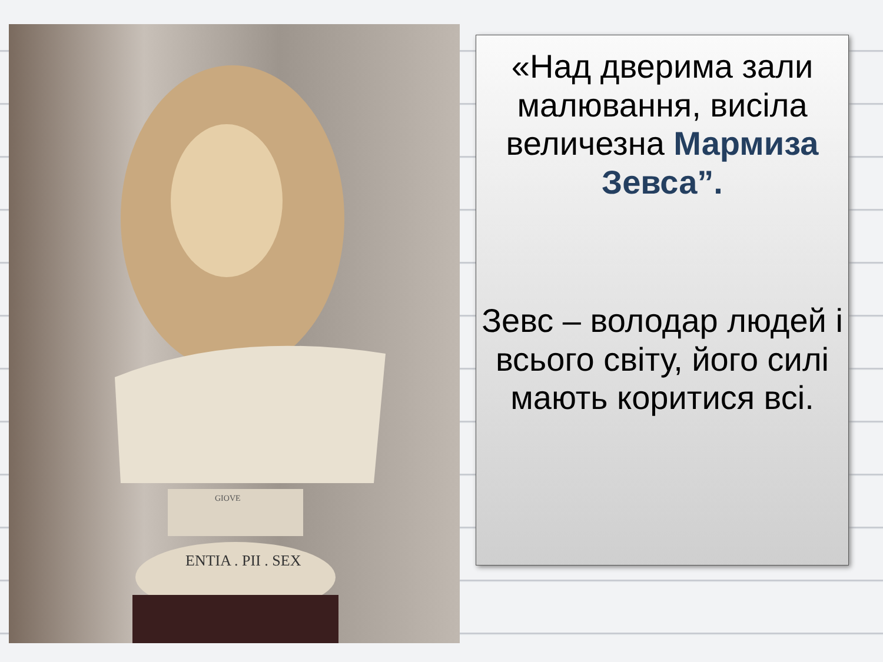ENTIA . PII . SEX
GIOVE
«Над дверима зали малювання, висіла величезна Мармиза Зевса”.
Зевс – володар людей і всього світу, його силі мають коритися всі.